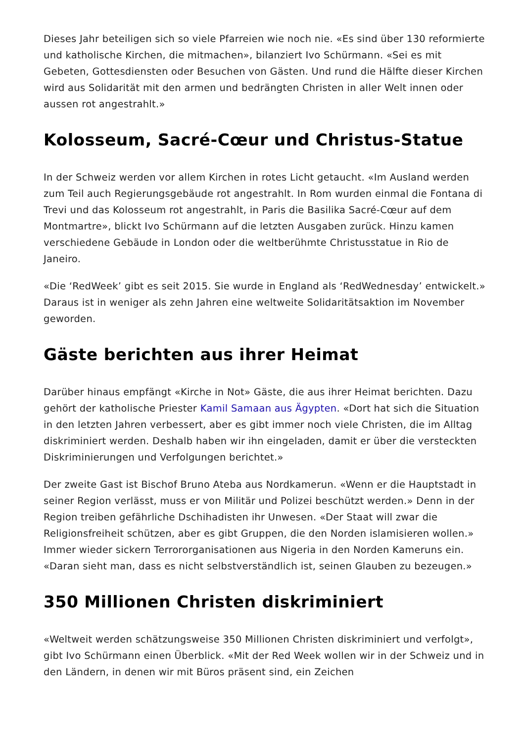Dieses Jahr beteiligen sich so viele Pfarreien wie noch nie. «Es sind über 130 reformierte und katholische Kirchen, die mitmachen», bilanziert Ivo Schürmann. «Sei es mit Gebeten, Gottesdiensten oder Besuchen von Gästen. Und rund die Hälfte dieser Kirchen wird aus Solidarität mit den armen und bedrängten Christen in aller Welt innen oder aussen rot angestrahlt.»
Kolosseum, Sacré-Cœur und Christus-Statue
In der Schweiz werden vor allem Kirchen in rotes Licht getaucht. «Im Ausland werden zum Teil auch Regierungsgebäude rot angestrahlt. In Rom wurden einmal die Fontana di Trevi und das Kolosseum rot angestrahlt, in Paris die Basilika Sacré-Cœur auf dem Montmartre», blickt Ivo Schürmann auf die letzten Ausgaben zurück. Hinzu kamen verschiedene Gebäude in London oder die weltberühmte Christusstatue in Rio de Janeiro.
«Die ‘RedWeek’ gibt es seit 2015. Sie wurde in England als ‘RedWednesday’ entwickelt.» Daraus ist in weniger als zehn Jahren eine weltweite Solidaritätsaktion im November geworden.
Gäste berichten aus ihrer Heimat
Darüber hinaus empfängt «Kirche in Not» Gäste, die aus ihrer Heimat berichten. Dazu gehört der katholische Priester Kamil Samaan aus Ägypten. «Dort hat sich die Situation in den letzten Jahren verbessert, aber es gibt immer noch viele Christen, die im Alltag diskriminiert werden. Deshalb haben wir ihn eingeladen, damit er über die versteckten Diskriminierungen und Verfolgungen berichtet.»
Der zweite Gast ist Bischof Bruno Ateba aus Nordkamerun. «Wenn er die Hauptstadt in seiner Region verlässt, muss er von Militär und Polizei beschützt werden.» Denn in der Region treiben gefährliche Dschihadisten ihr Unwesen. «Der Staat will zwar die Religionsfreiheit schützen, aber es gibt Gruppen, die den Norden islamisieren wollen.» Immer wieder sickern Terrororganisationen aus Nigeria in den Norden Kameruns ein. «Daran sieht man, dass es nicht selbstverständlich ist, seinen Glauben zu bezeugen.»
350 Millionen Christen diskriminiert
«Weltweit werden schätzungsweise 350 Millionen Christen diskriminiert und verfolgt», gibt Ivo Schürmann einen Überblick. «Mit der Red Week wollen wir in der Schweiz und in den Ländern, in denen wir mit Büros präsent sind, ein Zeichen